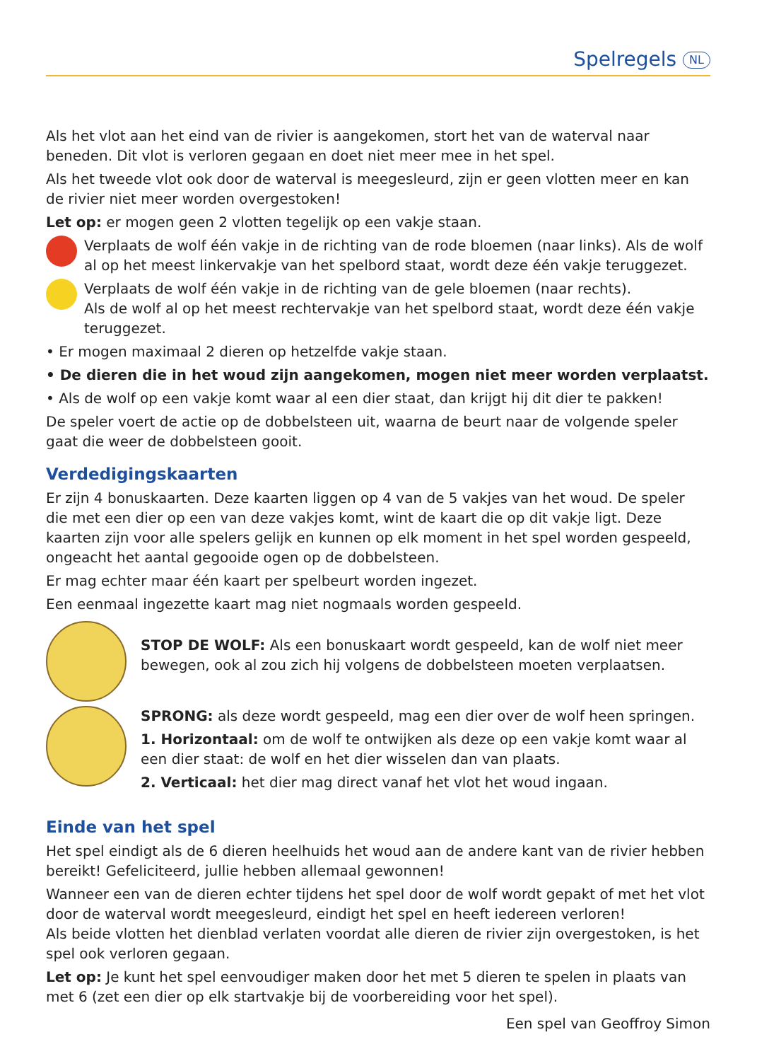Spelregels NL
Als het vlot aan het eind van de rivier is aangekomen, stort het van de waterval naar beneden. Dit vlot is verloren gegaan en doet niet meer mee in het spel.
Als het tweede vlot ook door de waterval is meegesleurd, zijn er geen vlotten meer en kan de rivier niet meer worden overgestoken!
Let op: er mogen geen 2 vlotten tegelijk op een vakje staan.
Verplaats de wolf één vakje in de richting van de rode bloemen (naar links). Als de wolf al op het meest linkervakje van het spelbord staat, wordt deze één vakje teruggezet.
Verplaats de wolf één vakje in de richting van de gele bloemen (naar rechts).
Als de wolf al op het meest rechtervakje van het spelbord staat, wordt deze één vakje teruggezet.
• Er mogen maximaal 2 dieren op hetzelfde vakje staan.
• De dieren die in het woud zijn aangekomen, mogen niet meer worden verplaatst.
• Als de wolf op een vakje komt waar al een dier staat, dan krijgt hij dit dier te pakken!
De speler voert de actie op de dobbelsteen uit, waarna de beurt naar de volgende speler gaat die weer de dobbelsteen gooit.
Verdedigingskaarten
Er zijn 4 bonuskaarten. Deze kaarten liggen op 4 van de 5 vakjes van het woud. De speler die met een dier op een van deze vakjes komt, wint de kaart die op dit vakje ligt. Deze kaarten zijn voor alle spelers gelijk en kunnen op elk moment in het spel worden gespeeld, ongeacht het aantal gegooide ogen op de dobbelsteen.
Er mag echter maar één kaart per spelbeurt worden ingezet.
Een eenmaal ingezette kaart mag niet nogmaals worden gespeeld.
STOP DE WOLF: Als een bonuskaart wordt gespeeld, kan de wolf niet meer bewegen, ook al zou zich hij volgens de dobbelsteen moeten verplaatsen.
SPRONG: als deze wordt gespeeld, mag een dier over de wolf heen springen.
1. Horizontaal: om de wolf te ontwijken als deze op een vakje komt waar al een dier staat: de wolf en het dier wisselen dan van plaats.
2. Verticaal: het dier mag direct vanaf het vlot het woud ingaan.
Einde van het spel
Het spel eindigt als de 6 dieren heelhuids het woud aan de andere kant van de rivier hebben bereikt! Gefeliciteerd, jullie hebben allemaal gewonnen!
Wanneer een van de dieren echter tijdens het spel door de wolf wordt gepakt of met het vlot door de waterval wordt meegesleurd, eindigt het spel en heeft iedereen verloren!
Als beide vlotten het dienblad verlaten voordat alle dieren de rivier zijn overgestoken, is het spel ook verloren gegaan.
Let op: Je kunt het spel eenvoudiger maken door het met 5 dieren te spelen in plaats van met 6 (zet een dier op elk startvakje bij de voorbereiding voor het spel).
Een spel van Geoffroy Simon